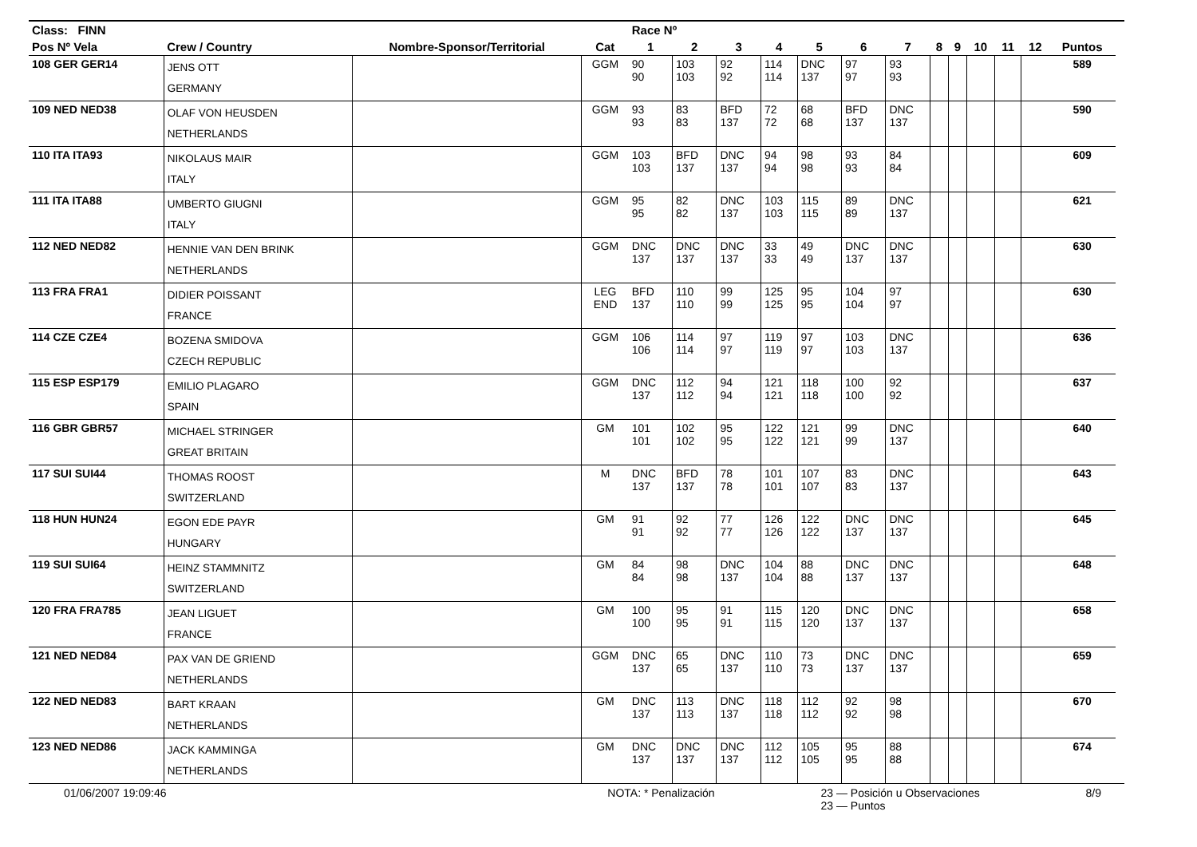| Class: FINN | | | | Race Nº | | | | | | | | | | | | | |
| --- | --- | --- | --- | --- | --- | --- | --- | --- | --- | --- | --- | --- | --- | --- | --- | --- | --- |
| Pos Nº Vela | Crew / Country | Nombre-Sponsor/Territorial | Cat | 1 | 2 | 3 | 4 | 5 | 6 | 7 | 8 | 9 | 10 | 11 | 12 | Puntos | |
| 108 GER GER14 | JENS OTT GERMANY | | GGM | 90 90 | 103 103 | 92 92 | 114 114 | DNC 137 | 97 97 | 93 93 | | | | | | 589 | |
| 109 NED NED38 | OLAF VON HEUSDEN NETHERLANDS | | GGM | 93 93 | 83 83 | BFD 137 | 72 72 | 68 68 | BFD 137 | DNC 137 | | | | | | 590 | |
| 110 ITA ITA93 | NIKOLAUS MAIR ITALY | | GGM | 103 103 | BFD 137 | DNC 137 | 94 94 | 98 98 | 93 93 | 84 84 | | | | | | 609 | |
| 111 ITA ITA88 | UMBERTO GIUGNI ITALY | | GGM | 95 95 | 82 82 | DNC 137 | 103 103 | 115 115 | 89 89 | DNC 137 | | | | | | 621 | |
| 112 NED NED82 | HENNIE VAN DEN BRINK NETHERLANDS | | GGM | DNC 137 | DNC 137 | DNC 137 | 33 33 | 49 49 | DNC 137 | DNC 137 | | | | | | 630 | |
| 113 FRA FRA1 | DIDIER POISSANT FRANCE | | LEG END | BFD 137 | 110 110 | 99 99 | 125 125 | 95 95 | 104 104 | 97 97 | | | | | | 630 | |
| 114 CZE CZE4 | BOZENA SMIDOVA CZECH REPUBLIC | | GGM | 106 106 | 114 114 | 97 97 | 119 119 | 97 97 | 103 103 | DNC 137 | | | | | | 636 | |
| 115 ESP ESP179 | EMILIO PLAGARO SPAIN | | GGM | DNC 137 | 112 112 | 94 94 | 121 121 | 118 118 | 100 100 | 92 92 | | | | | | 637 | |
| 116 GBR GBR57 | MICHAEL STRINGER GREAT BRITAIN | | GM | 101 101 | 102 102 | 95 95 | 122 122 | 121 121 | 99 99 | DNC 137 | | | | | | 640 | |
| 117 SUI SUI44 | THOMAS ROOST SWITZERLAND | | M | DNC 137 | BFD 137 | 78 78 | 101 101 | 107 107 | 83 83 | DNC 137 | | | | | | 643 | |
| 118 HUN HUN24 | EGON EDE PAYR HUNGARY | | GM | 91 91 | 92 92 | 77 77 | 126 126 | 122 122 | DNC 137 | DNC 137 | | | | | | 645 | |
| 119 SUI SUI64 | HEINZ STAMMNITZ SWITZERLAND | | GM | 84 84 | 98 98 | DNC 137 | 104 104 | 88 88 | DNC 137 | DNC 137 | | | | | | 648 | |
| 120 FRA FRA785 | JEAN LIGUET FRANCE | | GM | 100 100 | 95 95 | 91 91 | 115 115 | 120 120 | DNC 137 | DNC 137 | | | | | | 658 | |
| 121 NED NED84 | PAX VAN DE GRIEND NETHERLANDS | | GGM | DNC 137 | 65 65 | DNC 137 | 110 110 | 73 73 | DNC 137 | DNC 137 | | | | | | 659 | |
| 122 NED NED83 | BART KRAAN NETHERLANDS | | GM | DNC 137 | 113 113 | DNC 137 | 118 118 | 112 112 | 92 92 | 98 98 | | | | | | 670 | |
| 123 NED NED86 | JACK KAMMINGA NETHERLANDS | | GM | DNC 137 | DNC 137 | DNC 137 | 112 112 | 105 105 | 95 95 | 88 88 | | | | | | 674 | |
01/06/2007 19:09:46 NOTA: * Penalización 23 — Posición u Observaciones
23 — Puntos 8/9